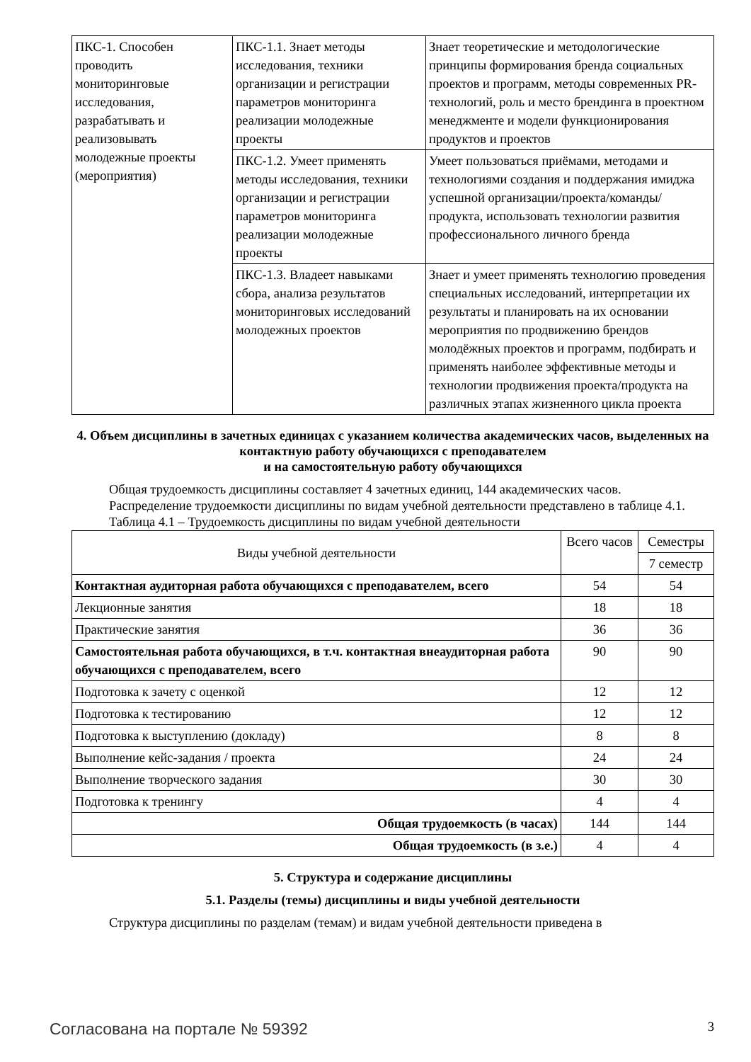| ПКС-1. Способен проводить мониторинговые исследования, разрабатывать и реализовывать молодежные проекты (мероприятия) | ПКС-1.1. Знает методы исследования, техники организации и регистрации параметров мониторинга реализации молодежные проекты | Знает теоретические и методологические принципы формирования бренда социальных проектов и программ, методы современных PR-технологий, роль и место брендинга в проектном менеджменте и модели функционирования продуктов и проектов |
| | ПКС-1.2. Умеет применять методы исследования, техники организации и регистрации параметров мониторинга реализации молодежные проекты | Умеет пользоваться приёмами, методами и технологиями создания и поддержания имиджа успешной организации/проекта/команды/продукта, использовать технологии развития профессионального личного бренда |
| | ПКС-1.3. Владеет навыками сбора, анализа результатов мониторинговых исследований молодежных проектов | Знает и умеет применять технологию проведения специальных исследований, интерпретации их результаты и планировать на их основании мероприятия по продвижению брендов молодёжных проектов и программ, подбирать и применять наиболее эффективные методы и технологии продвижения проекта/продукта на различных этапах жизненного цикла проекта |
4. Объем дисциплины в зачетных единицах с указанием количества академических часов, выделенных на контактную работу обучающихся с преподавателем
и на самостоятельную работу обучающихся
Общая трудоемкость дисциплины составляет 4 зачетных единиц, 144 академических часов.
Распределение трудоемкости дисциплины по видам учебной деятельности представлено в таблице 4.1.
Таблица 4.1 – Трудоемкость дисциплины по видам учебной деятельности
| Виды учебной деятельности | Всего часов | Семестры |
| --- | --- | --- |
| | | 7 семестр |
| Контактная аудиторная работа обучающихся с преподавателем, всего | 54 | 54 |
| Лекционные занятия | 18 | 18 |
| Практические занятия | 36 | 36 |
| Самостоятельная работа обучающихся, в т.ч. контактная внеаудиторная работа обучающихся с преподавателем, всего | 90 | 90 |
| Подготовка к зачету с оценкой | 12 | 12 |
| Подготовка к тестированию | 12 | 12 |
| Подготовка к выступлению (докладу) | 8 | 8 |
| Выполнение кейс-задания / проекта | 24 | 24 |
| Выполнение творческого задания | 30 | 30 |
| Подготовка к тренингу | 4 | 4 |
| Общая трудоемкость (в часах) | 144 | 144 |
| Общая трудоемкость (в з.е.) | 4 | 4 |
5. Структура и содержание дисциплины
5.1. Разделы (темы) дисциплины и виды учебной деятельности
Структура дисциплины по разделам (темам) и видам учебной деятельности приведена в
Согласована на портале № 59392 3